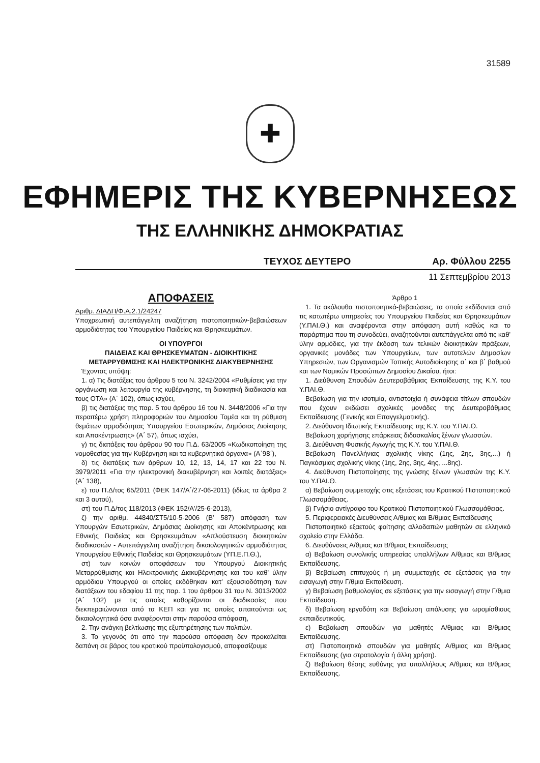31589
✚
ΕΦΗΜΕΡΙΣ ΤΗΣ ΚΥΒΕΡΝΗΣΕΩΣ
ΤΗΣ ΕΛΛΗΝΙΚΗΣ ΔΗΜΟΚΡΑΤΙΑΣ
ΤΕΥΧΟΣ ΔΕΥΤΕΡΟ Αρ. Φύλλου 2255
11 Σεπτεμβρίου 2013
ΑΠΟΦΑΣΕΙΣ
Αριθμ. ΔΙΑΔΠ/Φ.Α.2.1/24247
Υποχρεωτική αυτεπάγγελτη αναζήτηση πιστοποιητικών-βεβαιώσεων αρμοδιότητας του Υπουργείου Παιδείας και Θρησκευμάτων.
ΟΙ ΥΠΟΥΡΓΟΙ
ΠΑΙΔΕΙΑΣ ΚΑΙ ΘΡΗΣΚΕΥΜΑΤΩΝ - ΔΙΟΙΚΗΤΙΚΗΣ ΜΕΤΑΡΡΥΘΜΙΣΗΣ ΚΑΙ ΗΛΕΚΤΡΟΝΙΚΗΣ ΔΙΑΚΥΒΕΡΝΗΣΗΣ
Έχοντας υπόψη:
1. α) Τις διατάξεις του άρθρου 5 του Ν. 3242/2004 «Ρυθμίσεις για την οργάνωση και λειτουργία της κυβέρνησης, τη διοικητική διαδικασία και τους ΟΤΑ» (Α΄ 102), όπως ισχύει,
β) τις διατάξεις της παρ. 5 του άρθρου 16 του Ν. 3448/2006 «Για την περαιτέρω χρήση πληροφοριών του Δημοσίου Τομέα και τη ρύθμιση θεμάτων αρμοδιότητας Υπουργείου Εσωτερικών, Δημόσιας Διοίκησης και Αποκέντρωσης» (Α΄ 57), όπως ισχύει,
γ) τις διατάξεις του άρθρου 90 του Π.Δ. 63/2005 «Κωδικοποίηση της νομοθεσίας για την Κυβέρνηση και τα κυβερνητικά όργανα» (Α΄98΄),
δ) τις διατάξεις των άρθρων 10, 12, 13, 14, 17 και 22 του Ν. 3979/2011 «Για την ηλεκτρονική διακυβέρνηση και λοιπές διατάξεις» (Α΄ 138),
ε) του Π.Δ/τος 65/2011 (ΦΕΚ 147/Α΄/27-06-2011) (ιδίως τα άρθρα 2 και 3 αυτού),
στ) του Π.Δ/τος 118/2013 (ΦΕΚ 152/Α'/25-6-2013),
ζ) την αριθμ. 44840/ΣΤ5/10-5-2006 (Β' 587) απόφαση των Υπουργών Εσωτερικών, Δημόσιας Διοίκησης και Αποκέντρωσης και Εθνικής Παιδείας και Θρησκευμάτων «Απλούστευση διοικητικών διαδικασιών - Αυτεπάγγελτη αναζήτηση δικαιολογητικών αρμοδιότητας Υπουργείου Εθνικής Παιδείας και Θρησκευμάτων (ΥΠ.Ε.Π.Θ.),
στ) των κοινών αποφάσεων του Υπουργού Διοικητικής Μεταρρύθμισης και Ηλεκτρονικής Διακυβέρνησης και του καθ' ύλην αρμόδιου Υπουργού οι οποίες εκδόθηκαν κατ' εξουσιοδότηση των διατάξεων του εδαφίου 11 της παρ. 1 του άρθρου 31 του Ν. 3013/2002 (Α΄ 102) με τις οποίες καθορίζονται οι διαδικασίες που διεκπεραιώνονται από τα ΚΕΠ και για τις οποίες απαιτούνται ως δικαιολογητικά όσα αναφέρονται στην παρούσα απόφαση,
2. Την ανάγκη βελτίωσης της εξυπηρέτησης των πολιτών.
3. Το γεγονός ότι από την παρούσα απόφαση δεν προκαλείται δαπάνη σε βάρος του κρατικού προϋπολογισμού, αποφασίζουμε
Άρθρο 1
1. Τα ακόλουθα πιστοποιητικά-βεβαιώσεις, τα οποία εκδίδονται από τις κατωτέρω υπηρεσίες του Υπουργείου Παιδείας και Θρησκευμάτων (Υ.ΠΑΙ.Θ.) και αναφέρονται στην απόφαση αυτή καθώς και το παράρτημα που τη συνοδεύει, αναζητούνται αυτεπάγγελτα από τις καθ' ύλην αρμόδιες, για την έκδοση των τελικών διοικητικών πράξεων, οργανικές μονάδες των Υπουργείων, των αυτοτελών Δημοσίων Υπηρεσιών, των Οργανισμών Τοπικής Αυτοδιοίκησης α΄ και β΄ βαθμού και των Νομικών Προσώπων Δημοσίου Δικαίου, ήτοι:
1. Διεύθυνση Σπουδών Δευτεροβάθμιας Εκπαίδευσης της Κ.Υ. του Υ.ΠΑΙ.Θ.
Βεβαίωση για την ισοτιμία, αντιστοιχία ή συνάφεια τίτλων σπουδών που έχουν εκδώσει σχολικές μονάδες της Δευτεροβάθμιας Εκπαίδευσης (Γενικής και Επαγγελματικής).
2. Διεύθυνση Ιδιωτικής Εκπαίδευσης της Κ.Υ. του Υ.ΠΑΙ.Θ.
Βεβαίωση χορήγησης επάρκειας διδασκαλίας ξένων γλωσσών.
3. Διεύθυνση Φυσικής Αγωγής της Κ.Υ. του Υ.ΠΑΙ.Θ.
Βεβαίωση Πανελλήνιας σχολικής νίκης (1ης, 2ης, 3ης,...) ή Παγκόσμιας σχολικής νίκης (1ης, 2ης, 3ης, 4ης, ...8ης).
4. Διεύθυνση Πιστοποίησης της γνώσης ξένων γλωσσών της Κ.Υ. του Υ.ΠΑΙ.Θ.
α) Βεβαίωση συμμετοχής στις εξετάσεις του Κρατικού Πιστοποιητικού Γλωσσομάθειας.
β) Γνήσιο αντίγραφο του Κρατικού Πιστοποιητικού Γλωσσομάθειας.
5. Περιφερειακές Διευθύνσεις Α/θμιας και Β/θμιας Εκπαίδευσης
Πιστοποιητικό εξαετούς φοίτησης αλλοδαπών μαθητών σε ελληνικό σχολείο στην Ελλάδα.
6. Διευθύνσεις Α/θμιας και Β/θμιας Εκπαίδευσης
α) Βεβαίωση συνολικής υπηρεσίας υπαλλήλων Α/θμιας και Β/θμιας Εκπαίδευσης.
β) Βεβαίωση επιτυχούς ή μη συμμετοχής σε εξετάσεις για την εισαγωγή στην Γ/θμια Εκπαίδευση.
γ) Βεβαίωση βαθμολογίας σε εξετάσεις για την εισαγωγή στην Γ/θμια Εκπαίδευση.
δ) Βεβαίωση εργοδότη και Βεβαίωση απόλυσης για ωρομίσθιους εκπαιδευτικούς.
ε) Βεβαίωση σπουδών για μαθητές Α/θμιας και Β/θμιας Εκπαίδευσης.
στ) Πιστοποιητικό σπουδών για μαθητές Α/θμιας και Β/θμιας Εκπαίδευσης (για στρατολογία ή άλλη χρήση).
ζ) Βεβαίωση θέσης ευθύνης για υπαλλήλους Α/θμιας και Β/θμιας Εκπαίδευσης.